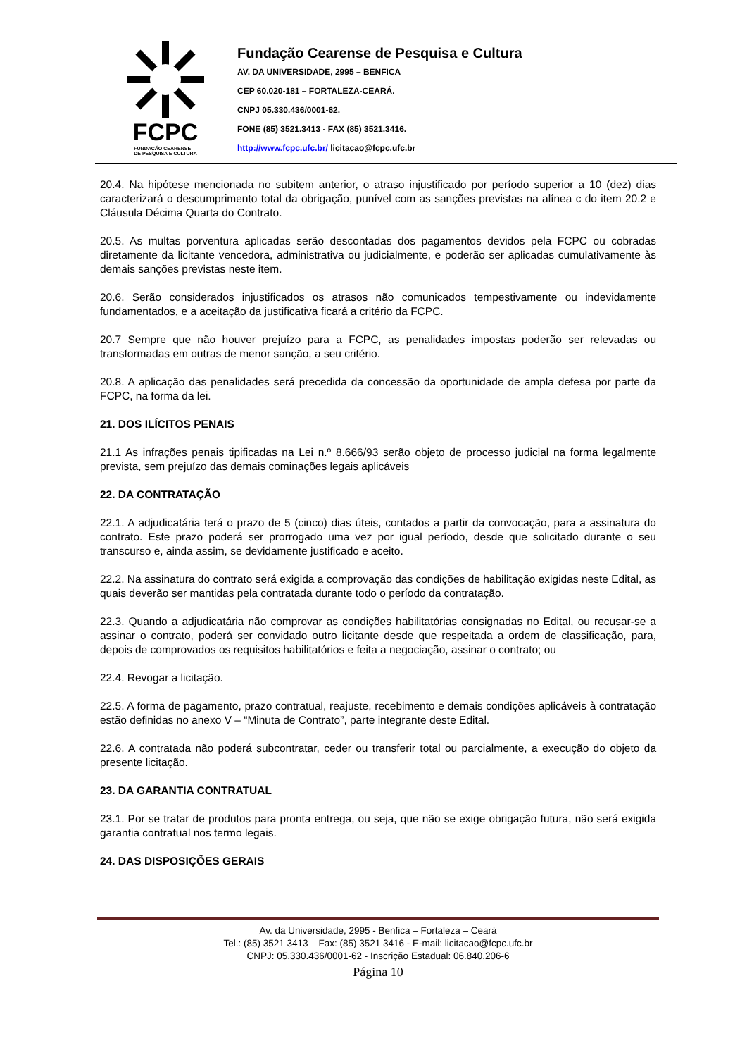FCPC
FUNDAÇÃO CEARENSE
DE PESQUISA E CULTURA
Fundação Cearense de Pesquisa e Cultura
AV. DA UNIVERSIDADE, 2995 – BENFICA
CEP 60.020-181 – FORTALEZA-CEARÁ.
CNPJ 05.330.436/0001-62.
FONE (85) 3521.3413 - FAX (85) 3521.3416.
http://www.fcpc.ufc.br/ licitacao@fcpc.ufc.br
20.4. Na hipótese mencionada no subitem anterior, o atraso injustificado por período superior a 10 (dez) dias caracterizará o descumprimento total da obrigação, punível com as sanções previstas na alínea c do item 20.2 e Cláusula Décima Quarta do Contrato.
20.5. As multas porventura aplicadas serão descontadas dos pagamentos devidos pela FCPC ou cobradas diretamente da licitante vencedora, administrativa ou judicialmente, e poderão ser aplicadas cumulativamente às demais sanções previstas neste item.
20.6. Serão considerados injustificados os atrasos não comunicados tempestivamente ou indevidamente fundamentados, e a aceitação da justificativa ficará a critério da FCPC.
20.7 Sempre que não houver prejuízo para a FCPC, as penalidades impostas poderão ser relevadas ou transformadas em outras de menor sanção, a seu critério.
20.8. A aplicação das penalidades será precedida da concessão da oportunidade de ampla defesa por parte da FCPC, na forma da lei.
21. DOS ILÍCITOS PENAIS
21.1 As infrações penais tipificadas na Lei n.º 8.666/93 serão objeto de processo judicial na forma legalmente prevista, sem prejuízo das demais cominações legais aplicáveis
22. DA CONTRATAÇÃO
22.1. A adjudicatária terá o prazo de 5 (cinco) dias úteis, contados a partir da convocação, para a assinatura do contrato. Este prazo poderá ser prorrogado uma vez por igual período, desde que solicitado durante o seu transcurso e, ainda assim, se devidamente justificado e aceito.
22.2. Na assinatura do contrato será exigida a comprovação das condições de habilitação exigidas neste Edital, as quais deverão ser mantidas pela contratada durante todo o período da contratação.
22.3. Quando a adjudicatária não comprovar as condições habilitatórias consignadas no Edital, ou recusar-se a assinar o contrato, poderá ser convidado outro licitante desde que respeitada a ordem de classificação, para, depois de comprovados os requisitos habilitatórios e feita a negociação, assinar o contrato; ou
22.4. Revogar a licitação.
22.5. A forma de pagamento, prazo contratual, reajuste, recebimento e demais condições aplicáveis à contratação estão definidas no anexo V – “Minuta de Contrato”, parte integrante deste Edital.
22.6. A contratada não poderá subcontratar, ceder ou transferir total ou parcialmente, a execução do objeto da presente licitação.
23. DA GARANTIA CONTRATUAL
23.1. Por se tratar de produtos para pronta entrega, ou seja, que não se exige obrigação futura, não será exigida garantia contratual nos termo legais.
24. DAS DISPOSIÇÕES GERAIS
Av. da Universidade, 2995 - Benfica – Fortaleza – Ceará
Tel.: (85) 3521 3413 – Fax: (85) 3521 3416 - E-mail: licitacao@fcpc.ufc.br
CNPJ: 05.330.436/0001-62 - Inscrição Estadual: 06.840.206-6
Página 10